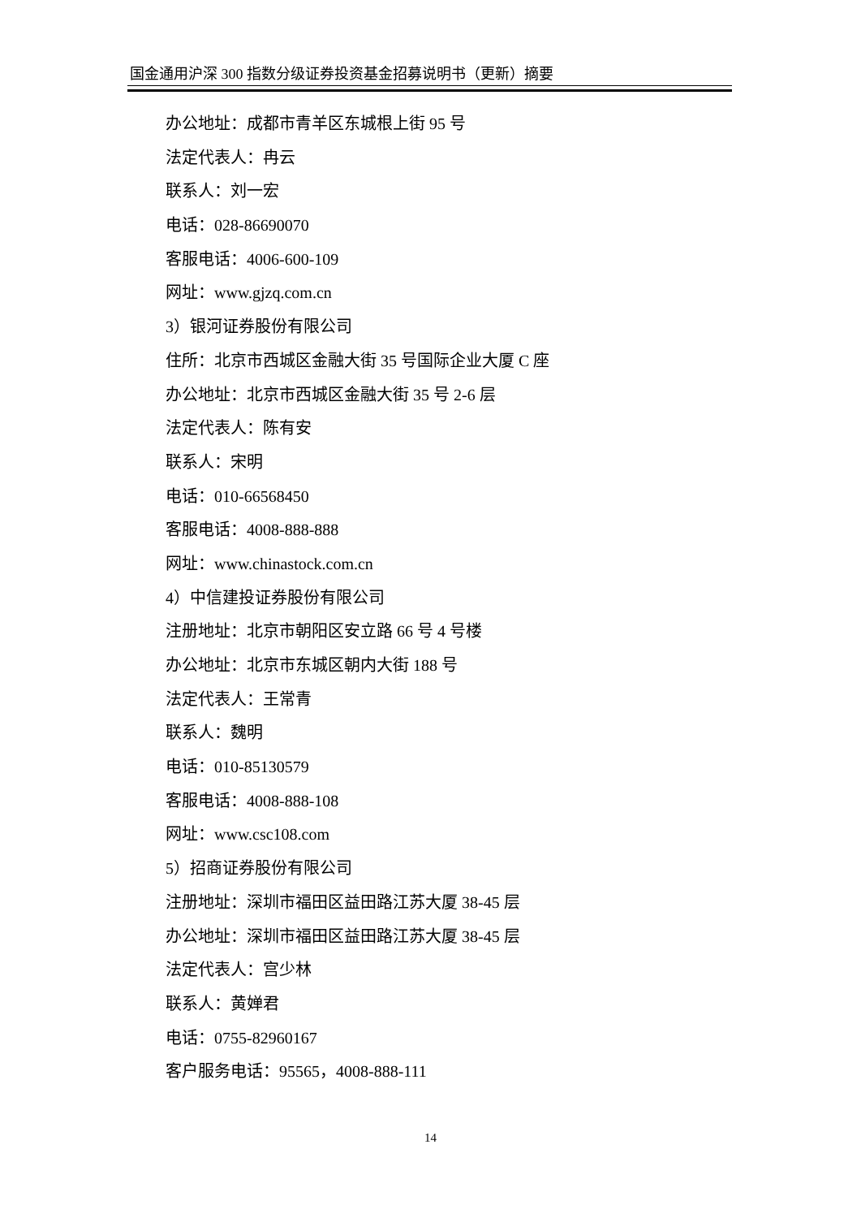国金通用沪深 300 指数分级证券投资基金招募说明书（更新）摘要
办公地址：成都市青羊区东城根上街 95 号
法定代表人：冉云
联系人：刘一宏
电话：028-86690070
客服电话：4006-600-109
网址：www.gjzq.com.cn
3）银河证券股份有限公司
住所：北京市西城区金融大街 35 号国际企业大厦 C 座
办公地址：北京市西城区金融大街 35 号 2-6 层
法定代表人：陈有安
联系人：宋明
电话：010-66568450
客服电话：4008-888-888
网址：www.chinastock.com.cn
4）中信建投证券股份有限公司
注册地址：北京市朝阳区安立路 66 号 4 号楼
办公地址：北京市东城区朝内大街 188 号
法定代表人：王常青
联系人：魏明
电话：010-85130579
客服电话：4008-888-108
网址：www.csc108.com
5）招商证券股份有限公司
注册地址：深圳市福田区益田路江苏大厦 38-45 层
办公地址：深圳市福田区益田路江苏大厦 38-45 层
法定代表人：宫少林
联系人：黄婵君
电话：0755-82960167
客户服务电话：95565，4008-888-111
14